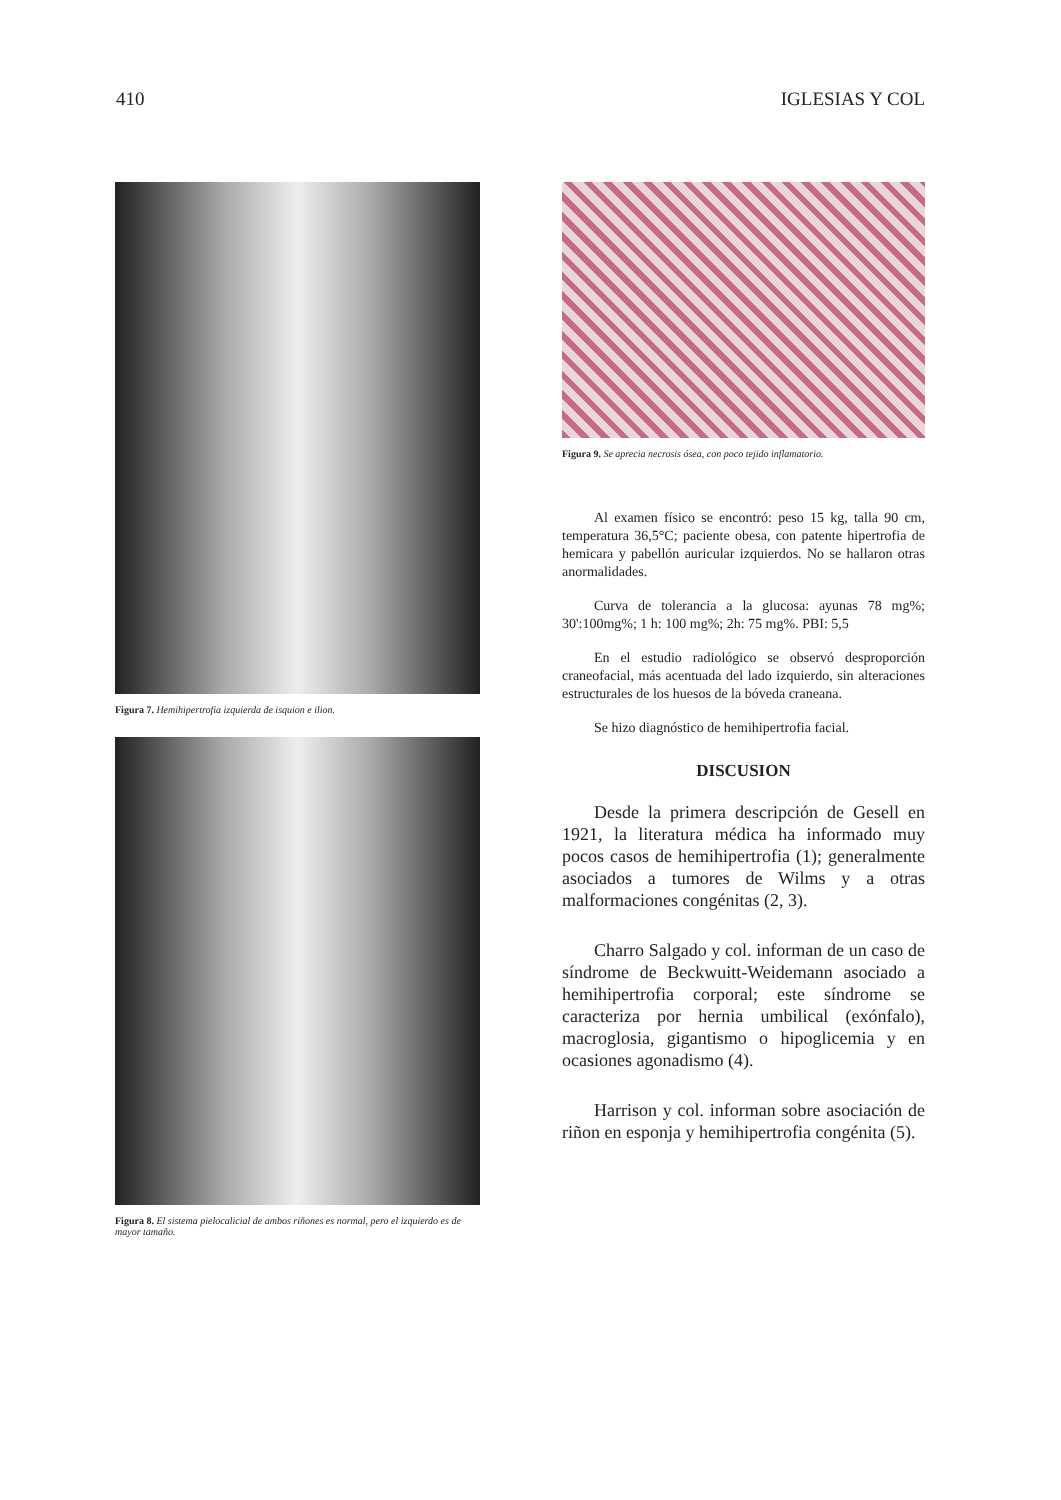410 IGLESIAS Y COL
Figura 7. Hemihipertrofia izquierda de isquion e ilion.
Figura 8. El sistema pielocalicial de ambos riñones es normal, pero el izquierdo es de mayor tamaño.
Figura 9. Se aprecia necrosis ósea, con poco tejido inflamatorio.
Al examen físico se encontró: peso 15 kg, talla 90 cm, temperatura 36,5°C; paciente obesa, con patente hipertrofia de hemicara y pabellón auricular izquierdos. No se hallaron otras anormalidades.
Curva de tolerancia a la glucosa: ayunas 78 mg%; 30':100mg%; 1 h: 100 mg%; 2h: 75 mg%. PBI: 5,5
En el estudio radiológico se observó desproporción craneofacial, más acentuada del lado izquierdo, sin alteraciones estructurales de los huesos de la bóveda craneana.
Se hizo diagnóstico de hemihipertrofia facial.
DISCUSION
Desde la primera descripción de Gesell en 1921, la literatura médica ha informado muy pocos casos de hemihipertrofia (1); generalmente asociados a tumores de Wilms y a otras malformaciones congénitas (2, 3).
Charro Salgado y col. informan de un caso de síndrome de Beckwuitt-Weidemann asociado a hemihipertrofia corporal; este síndrome se caracteriza por hernia umbilical (exónfalo), macroglosia, gigantismo o hipoglicemia y en ocasiones agonadismo (4).
Harrison y col. informan sobre asociación de riñon en esponja y hemihipertrofia congénita (5).